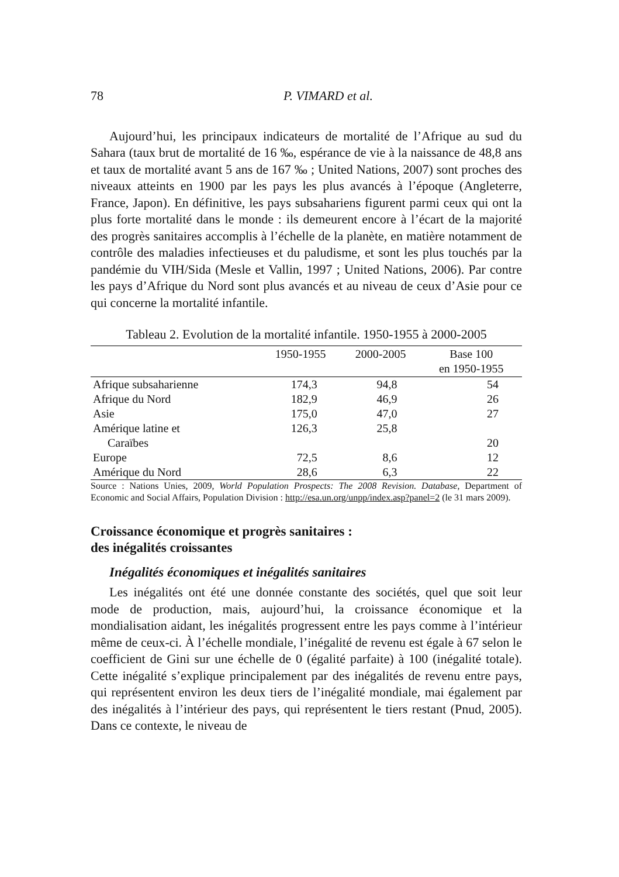78 P. VIMARD et al.
Aujourd’hui, les principaux indicateurs de mortalité de l’Afrique au sud du Sahara (taux brut de mortalité de 16 ‰, espérance de vie à la naissance de 48,8 ans et taux de mortalité avant 5 ans de 167 ‰ ; United Nations, 2007) sont proches des niveaux atteints en 1900 par les pays les plus avancés à l’époque (Angleterre, France, Japon). En définitive, les pays subsahariens figurent parmi ceux qui ont la plus forte mortalité dans le monde : ils demeurent encore à l’écart de la majorité des progrès sanitaires accomplis à l’échelle de la planète, en matière notamment de contrôle des maladies infectieuses et du paludisme, et sont les plus touchés par la pandémie du VIH/Sida (Mesle et Vallin, 1997 ; United Nations, 2006). Par contre les pays d’Afrique du Nord sont plus avancés et au niveau de ceux d’Asie pour ce qui concerne la mortalité infantile.
Tableau 2. Evolution de la mortalité infantile. 1950-1955 à 2000-2005
| | 1950-1955 | 2000-2005 | Base 100 en 1950-1955 |
| --- | --- | --- | --- |
| Afrique subsaharienne | 174,3 | 94,8 | 54 |
| Afrique du Nord | 182,9 | 46,9 | 26 |
| Asie | 175,0 | 47,0 | 27 |
| Amérique latine et Caraïbes | 126,3 | 25,8 | 20 |
| Europe | 72,5 | 8,6 | 12 |
| Amérique du Nord | 28,6 | 6,3 | 22 |
Source : Nations Unies, 2009, World Population Prospects: The 2008 Revision. Database, Department of Economic and Social Affairs, Population Division : http://esa.un.org/unpp/index.asp?panel=2 (le 31 mars 2009).
Croissance économique et progrès sanitaires :
des inégalités croissantes
Inégalités économiques et inégalités sanitaires
Les inégalités ont été une donnée constante des sociétés, quel que soit leur mode de production, mais, aujourd’hui, la croissance économique et la mondialisation aidant, les inégalités progressent entre les pays comme à l’intérieur même de ceux-ci. À l’échelle mondiale, l’inégalité de revenu est égale à 67 selon le coefficient de Gini sur une échelle de 0 (égalité parfaite) à 100 (inégalité totale). Cette inégalité s’explique principalement par des inégalités de revenu entre pays, qui représentent environ les deux tiers de l’inégalité mondiale, mai également par des inégalités à l’intérieur des pays, qui représentent le tiers restant (Pnud, 2005). Dans ce contexte, le niveau de